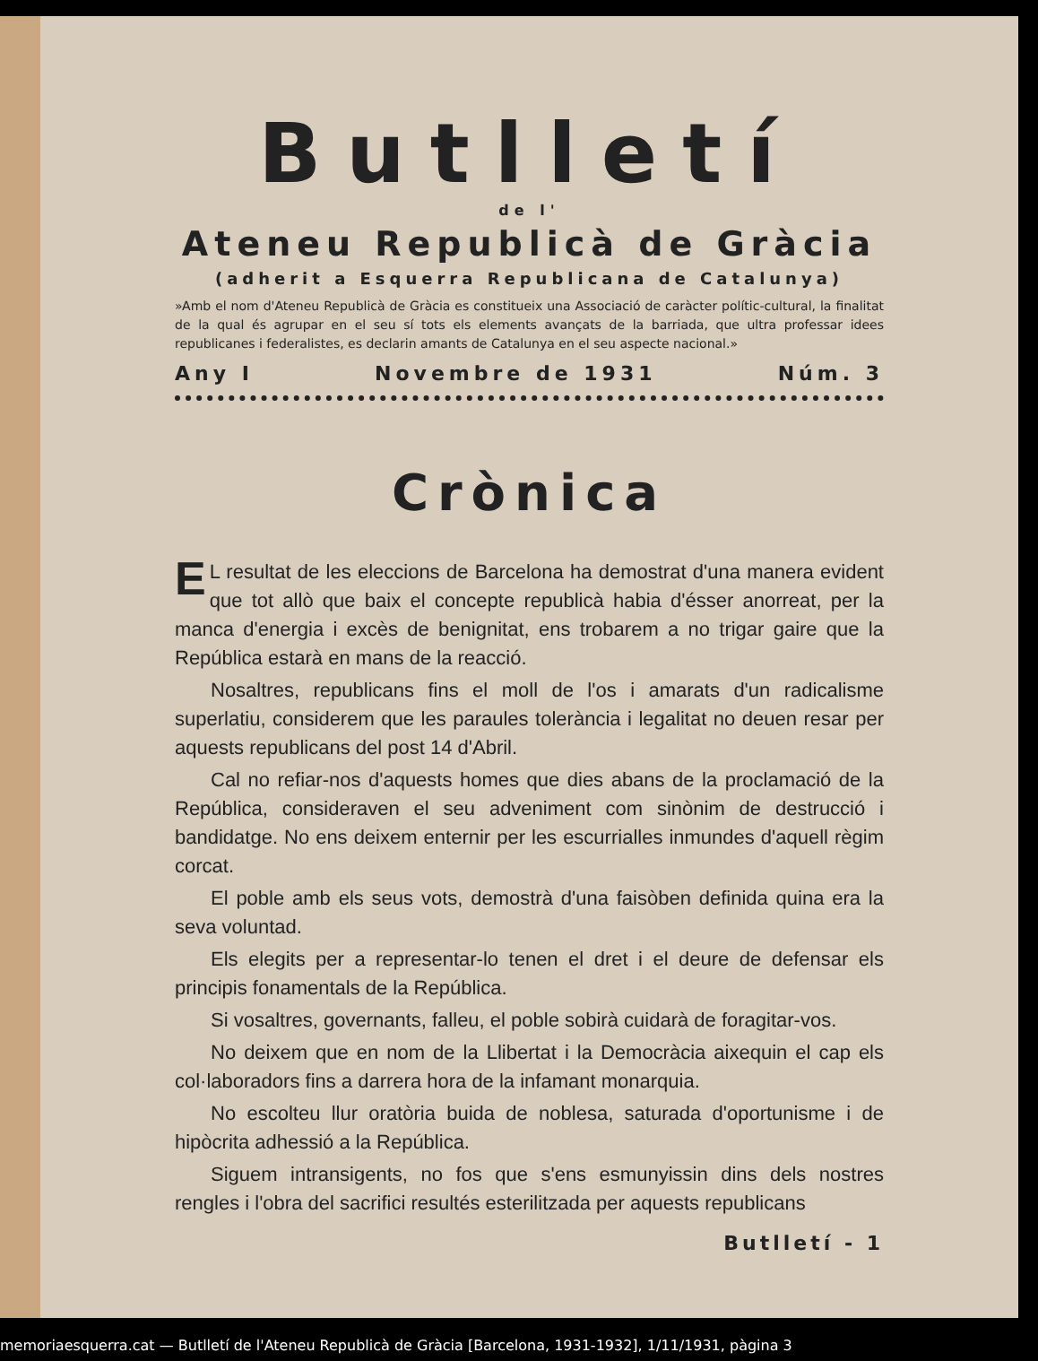Butlletí
de l'
Ateneu Republicà de Gràcia
(adherit a Esquerra Republicana de Catalunya)
»Amb el nom d'Ateneu Republicà de Gràcia es constitueix una Associació de caràcter polític-cultural, la finalitat de la qual és agrupar en el seu sí tots els elements avançats de la barriada, que ultra professar idees republicanes i federalistes, es declarin amants de Catalunya en el seu aspecte nacional.»
Any I Novembre de 1931 Núm. 3
Crònica
EL resultat de les eleccions de Barcelona ha demostrat d'una manera evident que tot allò que baix el concepte republicà habia d'ésser anorreat, per la manca d'energia i excès de benignitat, ens trobarem a no trigar gaire que la República estarà en mans de la reacció.
Nosaltres, republicans fins el moll de l'os i amarats d'un radicalisme superlatiu, considerem que les paraules tolerància i legalitat no deuen resar per aquests republicans del post 14 d'Abril.
Cal no refiar-nos d'aquests homes que dies abans de la proclamació de la República, consideraven el seu adveniment com sinònim de destrucció i bandidatge. No ens deixem enternir per les escurrialles inmundes d'aquell règim corcat.
El poble amb els seus vots, demostrà d'una faisòben definida quina era la seva voluntad.
Els elegits per a representar-lo tenen el dret i el deure de defensar els principis fonamentals de la República.
Si vosaltres, governants, falleu, el poble sobirà cuidarà de foragitar-vos.
No deixem que en nom de la Llibertat i la Democràcia aixequin el cap els col·laboradors fins a darrera hora de la infamant monarquia.
No escolteu llur oratòria buida de noblesa, saturada d'oportunisme i de hipòcrita adhessió a la República.
Siguem intransigents, no fos que s'ens esmunyissin dins dels nostres rengles i l'obra del sacrifici resultés esterilitzada per aquests republicans
Butlletí - 1
memoriaesquerra.cat — Butlletí de l'Ateneu Republicà de Gràcia [Barcelona, 1931-1932], 1/11/1931, pàgina 3